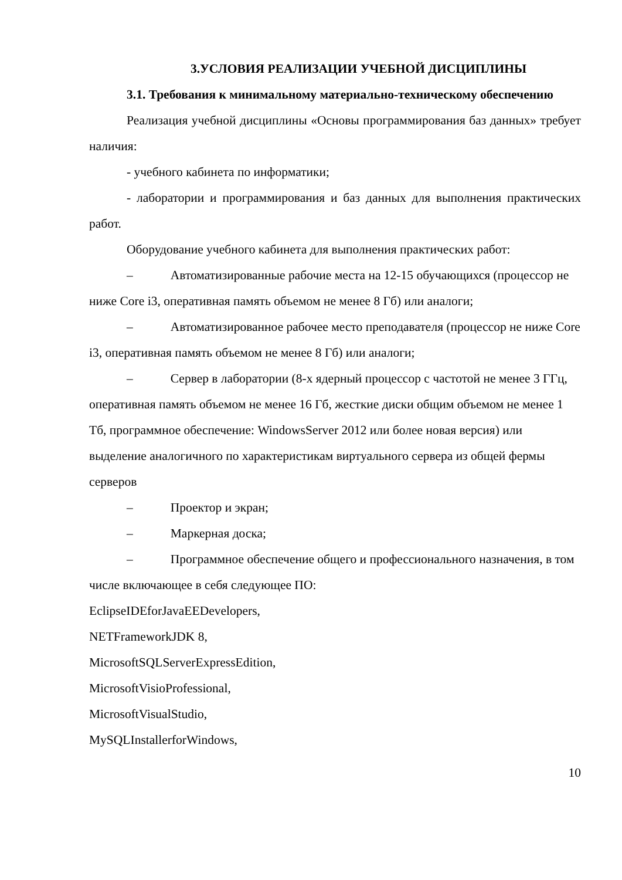3.УСЛОВИЯ РЕАЛИЗАЦИИ УЧЕБНОЙ ДИСЦИПЛИНЫ
3.1. Требования к минимальному материально-техническому обеспечению
Реализация учебной дисциплины «Основы программирования баз данных» требует наличия:
- учебного кабинета по информатики;
- лаборатории и программирования и баз данных для выполнения практических работ.
Оборудование учебного кабинета для выполнения практических работ:
– Автоматизированные рабочие места на 12-15 обучающихся (процессор не ниже Core i3, оперативная память объемом не менее 8 Гб) или аналоги;
– Автоматизированное рабочее место преподавателя (процессор не ниже Core i3, оперативная память объемом не менее 8 Гб) или аналоги;
– Сервер в лаборатории (8-х ядерный процессор с частотой не менее 3 ГГц, оперативная память объемом не менее 16 Гб, жесткие диски общим объемом не менее 1 Тб, программное обеспечение: WindowsServer 2012 или более новая версия) или выделение аналогичного по характеристикам виртуального сервера из общей фермы серверов
– Проектор и экран;
– Маркерная доска;
– Программное обеспечение общего и профессионального назначения, в том числе включающее в себя следующее ПО:
EclipseIDEforJavaEEDevelopers,
NETFrameworkJDK 8,
MicrosoftSQLServerExpressEdition,
MicrosoftVisioProfessional,
MicrosoftVisualStudio,
MySQLInstallerforWindows,
10